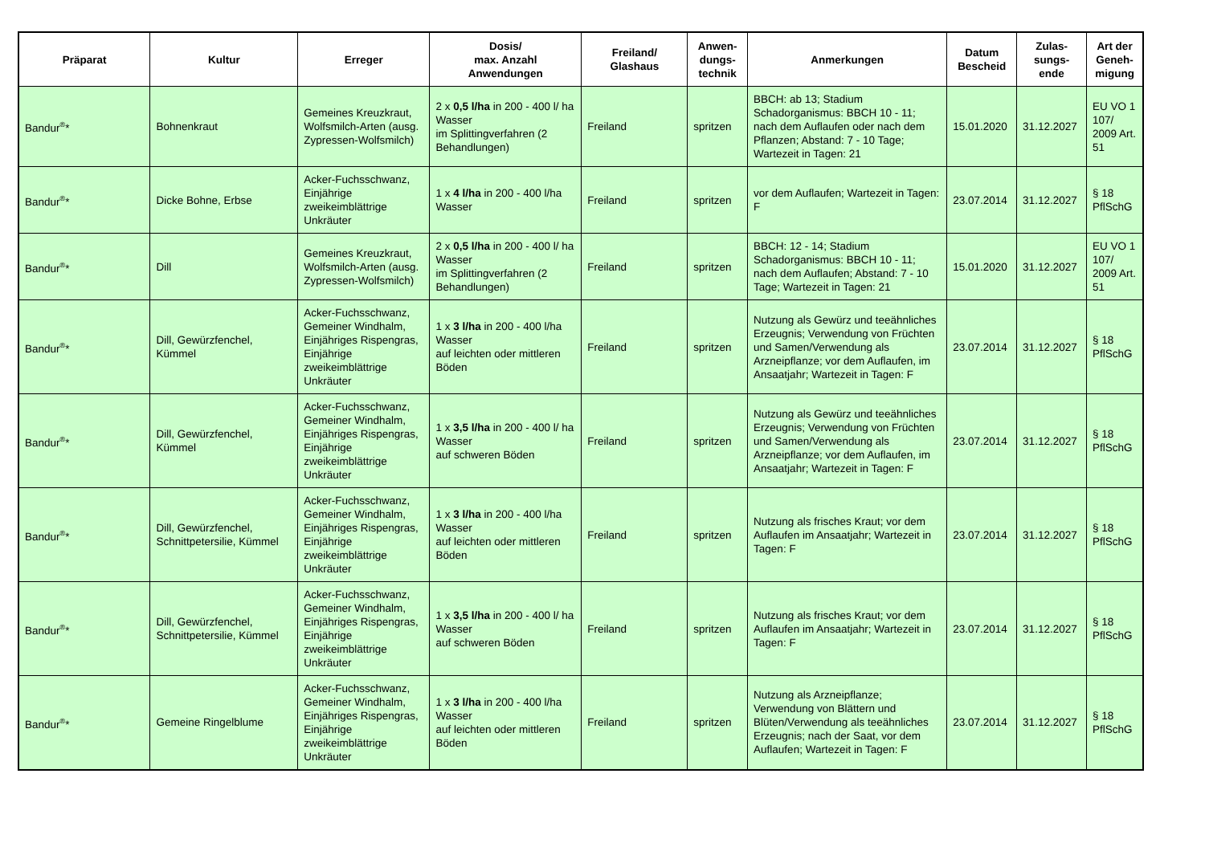| Präparat | Kultur | Erreger | Dosis/ max. Anzahl Anwendungen | Freiland/ Glashaus | Anwen- dungs- technik | Anmerkungen | Datum Bescheid | Zulas- sungs- ende | Art der Geneh- migung |
| --- | --- | --- | --- | --- | --- | --- | --- | --- | --- |
| Bandur<sup>®</sup>* | Bohnenkraut | Gemeines Kreuzkraut, Wolfsmilch-Arten (ausg. Zypressen-Wolfsmilch) | 2 x 0,5 l/ha in 200 - 400 l/ ha Wasser im Splittingverfahren (2 Behandlungen) | Freiland | spritzen | BBCH: ab 13; Stadium Schadorganismus: BBCH 10 - 11; nach dem Auflaufen oder nach dem Pflanzen; Abstand: 7 - 10 Tage; Wartezeit in Tagen: 21 | 15.01.2020 | 31.12.2027 | EU VO 1 107/ 2009 Art. 51 |
| Bandur<sup>®</sup>* | Dicke Bohne, Erbse | Acker-Fuchsschwanz, Einjährige zweikeimblättrige Unkräuter | 1 x 4 l/ha in 200 - 400 l/ha Wasser | Freiland | spritzen | vor dem Auflaufen; Wartezeit in Tagen: F | 23.07.2014 | 31.12.2027 | § 18 PflSchG |
| Bandur<sup>®</sup>* | Dill | Gemeines Kreuzkraut, Wolfsmilch-Arten (ausg. Zypressen-Wolfsmilch) | 2 x 0,5 l/ha in 200 - 400 l/ ha Wasser im Splittingverfahren (2 Behandlungen) | Freiland | spritzen | BBCH: 12 - 14; Stadium Schadorganismus: BBCH 10 - 11; nach dem Auflaufen; Abstand: 7 - 10 Tage; Wartezeit in Tagen: 21 | 15.01.2020 | 31.12.2027 | EU VO 1 107/ 2009 Art. 51 |
| Bandur<sup>®</sup>* | Dill, Gewürzfenchel, Kümmel | Acker-Fuchsschwanz, Gemeiner Windhalm, Einjähriges Rispengras, Einjährige zweikeimblättrige Unkräuter | 1 x 3 l/ha in 200 - 400 l/ha Wasser auf leichten oder mittleren Böden | Freiland | spritzen | Nutzung als Gewürz und teeähnliches Erzeugnis; Verwendung von Früchten und Samen/Verwendung als Arzneipflanze; vor dem Auflaufen, im Ansaatjahr; Wartezeit in Tagen: F | 23.07.2014 | 31.12.2027 | § 18 PflSchG |
| Bandur<sup>®</sup>* | Dill, Gewürzfenchel, Kümmel | Acker-Fuchsschwanz, Gemeiner Windhalm, Einjähriges Rispengras, Einjährige zweikeimblättrige Unkräuter | 1 x 3,5 l/ha in 200 - 400 l/ ha Wasser auf schweren Böden | Freiland | spritzen | Nutzung als Gewürz und teeähnliches Erzeugnis; Verwendung von Früchten und Samen/Verwendung als Arzneipflanze; vor dem Auflaufen, im Ansaatjahr; Wartezeit in Tagen: F | 23.07.2014 | 31.12.2027 | § 18 PflSchG |
| Bandur<sup>®</sup>* | Dill, Gewürzfenchel, Schnittpetersilie, Kümmel | Acker-Fuchsschwanz, Gemeiner Windhalm, Einjähriges Rispengras, Einjährige zweikeimblättrige Unkräuter | 1 x 3 l/ha in 200 - 400 l/ha Wasser auf leichten oder mittleren Böden | Freiland | spritzen | Nutzung als frisches Kraut; vor dem Auflaufen im Ansaatjahr; Wartezeit in Tagen: F | 23.07.2014 | 31.12.2027 | § 18 PflSchG |
| Bandur<sup>®</sup>* | Dill, Gewürzfenchel, Schnittpetersilie, Kümmel | Acker-Fuchsschwanz, Gemeiner Windhalm, Einjähriges Rispengras, Einjährige zweikeimblättrige Unkräuter | 1 x 3,5 l/ha in 200 - 400 l/ ha Wasser auf schweren Böden | Freiland | spritzen | Nutzung als frisches Kraut; vor dem Auflaufen im Ansaatjahr; Wartezeit in Tagen: F | 23.07.2014 | 31.12.2027 | § 18 PflSchG |
| Bandur<sup>®</sup>* | Gemeine Ringelblume | Acker-Fuchsschwanz, Gemeiner Windhalm, Einjähriges Rispengras, Einjährige zweikeimblättrige Unkräuter | 1 x 3 l/ha in 200 - 400 l/ha Wasser auf leichten oder mittleren Böden | Freiland | spritzen | Nutzung als Arzneipflanze; Verwendung von Blättern und Blüten/Verwendung als teeähnliches Erzeugnis; nach der Saat, vor dem Auflaufen; Wartezeit in Tagen: F | 23.07.2014 | 31.12.2027 | § 18 PflSchG |